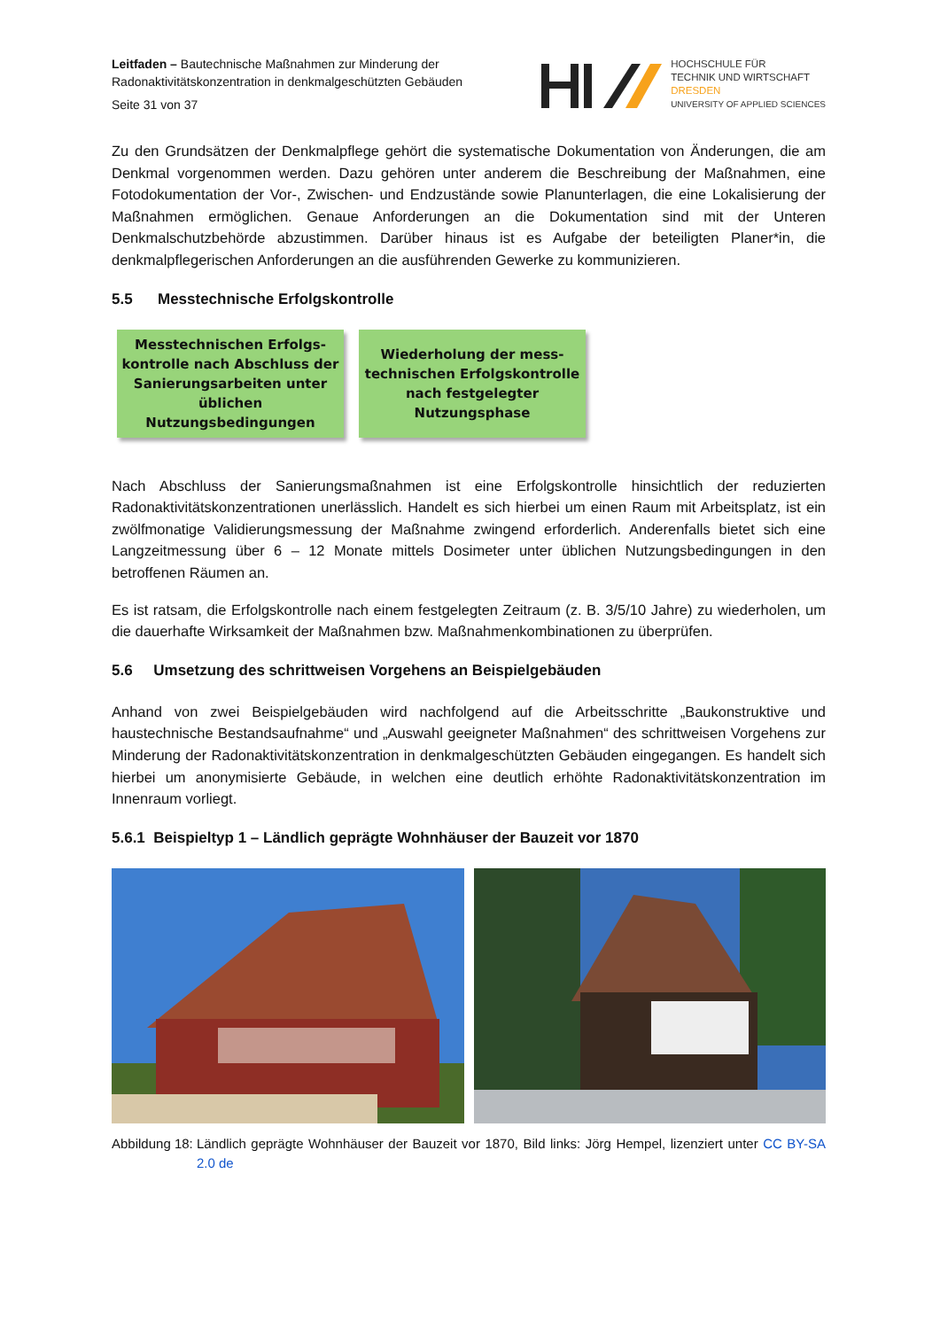Leitfaden – Bautechnische Maßnahmen zur Minderung der
Radonaktivitätskonzentration in denkmalgeschützten Gebäuden
Seite 31 von 37
HOCHSCHULE FÜR
TECHNIK UND WIRTSCHAFT
DRESDEN
UNIVERSITY OF APPLIED SCIENCES
Zu den Grundsätzen der Denkmalpflege gehört die systematische Dokumentation von Änderungen, die am Denkmal vorgenommen werden. Dazu gehören unter anderem die Beschreibung der Maßnahmen, eine Fotodokumentation der Vor-, Zwischen- und Endzustände sowie Planunterlagen, die eine Lokalisierung der Maßnahmen ermöglichen. Genaue Anforderungen an die Dokumentation sind mit der Unteren Denkmalschutzbehörde abzustimmen. Darüber hinaus ist es Aufgabe der beteiligten Planer*in, die denkmalpflegerischen Anforderungen an die ausführenden Gewerke zu kommunizieren.
5.5 Messtechnische Erfolgskontrolle
Messtechnischen Erfolgs-
kontrolle nach Abschluss der
Sanierungsarbeiten unter
üblichen Nutzungsbedingungen
Wiederholung der mess-
technischen Erfolgskontrolle
nach festgelegter
Nutzungsphase
Nach Abschluss der Sanierungsmaßnahmen ist eine Erfolgskontrolle hinsichtlich der reduzierten Radonaktivitätskonzentrationen unerlässlich. Handelt es sich hierbei um einen Raum mit Arbeitsplatz, ist ein zwölfmonatige Validierungsmessung der Maßnahme zwingend erforderlich. Anderenfalls bietet sich eine Langzeitmessung über 6 – 12 Monate mittels Dosimeter unter üblichen Nutzungsbedingungen in den betroffenen Räumen an.
Es ist ratsam, die Erfolgskontrolle nach einem festgelegten Zeitraum (z. B. 3/5/10 Jahre) zu wiederholen, um die dauerhafte Wirksamkeit der Maßnahmen bzw. Maßnahmenkombinationen zu überprüfen.
5.6 Umsetzung des schrittweisen Vorgehens an Beispielgebäuden
Anhand von zwei Beispielgebäuden wird nachfolgend auf die Arbeitsschritte „Baukonstruktive und haustechnische Bestandsaufnahme“ und „Auswahl geeigneter Maßnahmen“ des schrittweisen Vorgehens zur Minderung der Radonaktivitätskonzentration in denkmalgeschützten Gebäuden eingegangen. Es handelt sich hierbei um anonymisierte Gebäude, in welchen eine deutlich erhöhte Radonaktivitätskonzentration im Innenraum vorliegt.
5.6.1 Beispieltyp 1 – Ländlich geprägte Wohnhäuser der Bauzeit vor 1870
Abbildung 18: Ländlich geprägte Wohnhäuser der Bauzeit vor 1870, Bild links: Jörg Hempel, lizenziert unter CC BY-SA 2.0 de